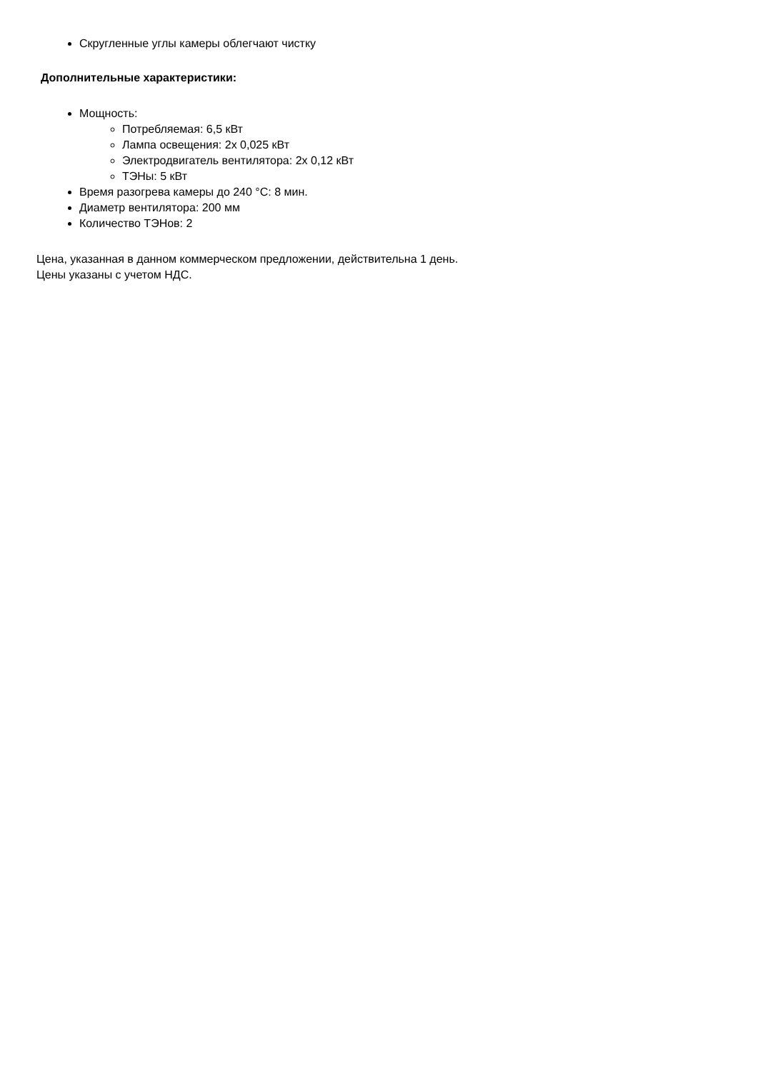Скругленные углы камеры облегчают чистку
Дополнительные характеристики:
Мощность:
Потребляемая: 6,5 кВт
Лампа освещения: 2х 0,025 кВт
Электродвигатель вентилятора: 2х 0,12 кВт
ТЭНы: 5 кВт
Время разогрева камеры до 240 °С: 8 мин.
Диаметр вентилятора: 200 мм
Количество ТЭНов: 2
Цена, указанная в данном коммерческом предложении, действительна 1 день.
Цены указаны с учетом НДС.